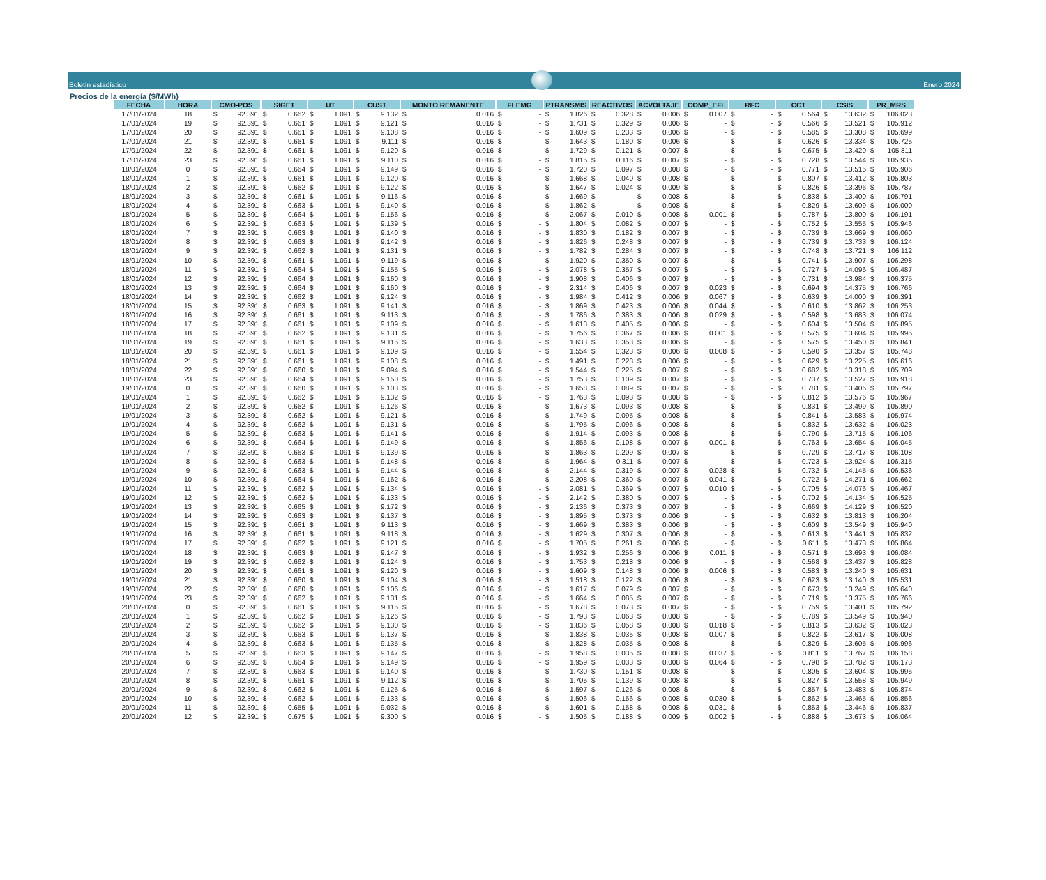Boletín estadístico
Enero 2024
Precios de la energía ($/MWh)
| FECHA | HORA | CMO-POS | SIGET | UT | CUST | MONTO REMANENTE | FLEMG | PTRANSMIS | REACTIVOS | ACVOLTAJE | COMP_EFI | RFC | CCT | CSIS | PR_MRS |
| --- | --- | --- | --- | --- | --- | --- | --- | --- | --- | --- | --- | --- | --- | --- | --- |
| 17/01/2024 | 18 | $ 92.391 | $ 0.662 | $ 1.091 | $ 9.132 | $ 0.016 | $ - | $ 1.826 | $ 0.328 | $ 0.006 | $ 0.007 | $ - | $ 0.564 | $ 13.632 | $ 106.023 |
| 17/01/2024 | 19 | $ 92.391 | $ 0.661 | $ 1.091 | $ 9.121 | $ 0.016 | $ - | $ 1.731 | $ 0.329 | $ 0.006 | $ - | $ - | $ 0.566 | $ 13.521 | $ 105.912 |
| 17/01/2024 | 20 | $ 92.391 | $ 0.661 | $ 1.091 | $ 9.108 | $ 0.016 | $ - | $ 1.609 | $ 0.233 | $ 0.006 | $ - | $ - | $ 0.585 | $ 13.308 | $ 105.699 |
| 17/01/2024 | 21 | $ 92.391 | $ 0.661 | $ 1.091 | $ 9.111 | $ 0.016 | $ - | $ 1.643 | $ 0.180 | $ 0.006 | $ - | $ - | $ 0.626 | $ 13.334 | $ 105.725 |
| 17/01/2024 | 22 | $ 92.391 | $ 0.661 | $ 1.091 | $ 9.120 | $ 0.016 | $ - | $ 1.729 | $ 0.121 | $ 0.007 | $ - | $ - | $ 0.675 | $ 13.420 | $ 105.811 |
| 17/01/2024 | 23 | $ 92.391 | $ 0.661 | $ 1.091 | $ 9.110 | $ 0.016 | $ - | $ 1.815 | $ 0.116 | $ 0.007 | $ - | $ - | $ 0.728 | $ 13.544 | $ 105.935 |
| 18/01/2024 | 0 | $ 92.391 | $ 0.664 | $ 1.091 | $ 9.149 | $ 0.016 | $ - | $ 1.720 | $ 0.097 | $ 0.008 | $ - | $ - | $ 0.771 | $ 13.515 | $ 105.906 |
| 18/01/2024 | 1 | $ 92.391 | $ 0.661 | $ 1.091 | $ 9.120 | $ 0.016 | $ - | $ 1.668 | $ 0.040 | $ 0.008 | $ - | $ - | $ 0.807 | $ 13.412 | $ 105.803 |
| 18/01/2024 | 2 | $ 92.391 | $ 0.662 | $ 1.091 | $ 9.122 | $ 0.016 | $ - | $ 1.647 | $ 0.024 | $ 0.009 | $ - | $ - | $ 0.826 | $ 13.396 | $ 105.787 |
| 18/01/2024 | 3 | $ 92.391 | $ 0.661 | $ 1.091 | $ 9.116 | $ 0.016 | $ - | $ 1.669 | $ - | $ 0.008 | $ - | $ - | $ 0.838 | $ 13.400 | $ 105.791 |
| 18/01/2024 | 4 | $ 92.391 | $ 0.663 | $ 1.091 | $ 9.140 | $ 0.016 | $ - | $ 1.862 | $ - | $ 0.008 | $ - | $ - | $ 0.829 | $ 13.609 | $ 106.000 |
| 18/01/2024 | 5 | $ 92.391 | $ 0.664 | $ 1.091 | $ 9.156 | $ 0.016 | $ - | $ 2.067 | $ 0.010 | $ 0.008 | $ 0.001 | $ - | $ 0.787 | $ 13.800 | $ 106.191 |
| 18/01/2024 | 6 | $ 92.391 | $ 0.663 | $ 1.091 | $ 9.139 | $ 0.016 | $ - | $ 1.804 | $ 0.082 | $ 0.007 | $ - | $ - | $ 0.752 | $ 13.555 | $ 105.946 |
| 18/01/2024 | 7 | $ 92.391 | $ 0.663 | $ 1.091 | $ 9.140 | $ 0.016 | $ - | $ 1.830 | $ 0.182 | $ 0.007 | $ - | $ - | $ 0.739 | $ 13.669 | $ 106.060 |
| 18/01/2024 | 8 | $ 92.391 | $ 0.663 | $ 1.091 | $ 9.142 | $ 0.016 | $ - | $ 1.826 | $ 0.248 | $ 0.007 | $ - | $ - | $ 0.739 | $ 13.733 | $ 106.124 |
| 18/01/2024 | 9 | $ 92.391 | $ 0.662 | $ 1.091 | $ 9.131 | $ 0.016 | $ - | $ 1.782 | $ 0.284 | $ 0.007 | $ - | $ - | $ 0.748 | $ 13.721 | $ 106.112 |
| 18/01/2024 | 10 | $ 92.391 | $ 0.661 | $ 1.091 | $ 9.119 | $ 0.016 | $ - | $ 1.920 | $ 0.350 | $ 0.007 | $ - | $ - | $ 0.741 | $ 13.907 | $ 106.298 |
| 18/01/2024 | 11 | $ 92.391 | $ 0.664 | $ 1.091 | $ 9.155 | $ 0.016 | $ - | $ 2.078 | $ 0.357 | $ 0.007 | $ - | $ - | $ 0.727 | $ 14.096 | $ 106.487 |
| 18/01/2024 | 12 | $ 92.391 | $ 0.664 | $ 1.091 | $ 9.160 | $ 0.016 | $ - | $ 1.908 | $ 0.406 | $ 0.007 | $ - | $ - | $ 0.731 | $ 13.984 | $ 106.375 |
| 18/01/2024 | 13 | $ 92.391 | $ 0.664 | $ 1.091 | $ 9.160 | $ 0.016 | $ - | $ 2.314 | $ 0.406 | $ 0.007 | $ 0.023 | $ - | $ 0.694 | $ 14.375 | $ 106.766 |
| 18/01/2024 | 14 | $ 92.391 | $ 0.662 | $ 1.091 | $ 9.124 | $ 0.016 | $ - | $ 1.984 | $ 0.412 | $ 0.006 | $ 0.067 | $ - | $ 0.639 | $ 14.000 | $ 106.391 |
| 18/01/2024 | 15 | $ 92.391 | $ 0.663 | $ 1.091 | $ 9.141 | $ 0.016 | $ - | $ 1.869 | $ 0.423 | $ 0.006 | $ 0.044 | $ - | $ 0.610 | $ 13.862 | $ 106.253 |
| 18/01/2024 | 16 | $ 92.391 | $ 0.661 | $ 1.091 | $ 9.113 | $ 0.016 | $ - | $ 1.786 | $ 0.383 | $ 0.006 | $ 0.029 | $ - | $ 0.598 | $ 13.683 | $ 106.074 |
| 18/01/2024 | 17 | $ 92.391 | $ 0.661 | $ 1.091 | $ 9.109 | $ 0.016 | $ - | $ 1.613 | $ 0.405 | $ 0.006 | $ - | $ - | $ 0.604 | $ 13.504 | $ 105.895 |
| 18/01/2024 | 18 | $ 92.391 | $ 0.662 | $ 1.091 | $ 9.131 | $ 0.016 | $ - | $ 1.756 | $ 0.367 | $ 0.006 | $ 0.001 | $ - | $ 0.575 | $ 13.604 | $ 105.995 |
| 18/01/2024 | 19 | $ 92.391 | $ 0.661 | $ 1.091 | $ 9.115 | $ 0.016 | $ - | $ 1.633 | $ 0.353 | $ 0.006 | $ - | $ - | $ 0.575 | $ 13.450 | $ 105.841 |
| 18/01/2024 | 20 | $ 92.391 | $ 0.661 | $ 1.091 | $ 9.109 | $ 0.016 | $ - | $ 1.554 | $ 0.323 | $ 0.006 | $ 0.008 | $ - | $ 0.590 | $ 13.357 | $ 105.748 |
| 18/01/2024 | 21 | $ 92.391 | $ 0.661 | $ 1.091 | $ 9.108 | $ 0.016 | $ - | $ 1.491 | $ 0.223 | $ 0.006 | $ - | $ - | $ 0.629 | $ 13.225 | $ 105.616 |
| 18/01/2024 | 22 | $ 92.391 | $ 0.660 | $ 1.091 | $ 9.094 | $ 0.016 | $ - | $ 1.544 | $ 0.225 | $ 0.007 | $ - | $ - | $ 0.682 | $ 13.318 | $ 105.709 |
| 18/01/2024 | 23 | $ 92.391 | $ 0.664 | $ 1.091 | $ 9.150 | $ 0.016 | $ - | $ 1.753 | $ 0.109 | $ 0.007 | $ - | $ - | $ 0.737 | $ 13.527 | $ 105.918 |
| 19/01/2024 | 0 | $ 92.391 | $ 0.660 | $ 1.091 | $ 9.103 | $ 0.016 | $ - | $ 1.658 | $ 0.089 | $ 0.007 | $ - | $ - | $ 0.781 | $ 13.406 | $ 105.797 |
| 19/01/2024 | 1 | $ 92.391 | $ 0.662 | $ 1.091 | $ 9.132 | $ 0.016 | $ - | $ 1.763 | $ 0.093 | $ 0.008 | $ - | $ - | $ 0.812 | $ 13.576 | $ 105.967 |
| 19/01/2024 | 2 | $ 92.391 | $ 0.662 | $ 1.091 | $ 9.126 | $ 0.016 | $ - | $ 1.673 | $ 0.093 | $ 0.008 | $ - | $ - | $ 0.831 | $ 13.499 | $ 105.890 |
| 19/01/2024 | 3 | $ 92.391 | $ 0.662 | $ 1.091 | $ 9.121 | $ 0.016 | $ - | $ 1.749 | $ 0.095 | $ 0.008 | $ - | $ - | $ 0.841 | $ 13.583 | $ 105.974 |
| 19/01/2024 | 4 | $ 92.391 | $ 0.662 | $ 1.091 | $ 9.131 | $ 0.016 | $ - | $ 1.795 | $ 0.096 | $ 0.008 | $ - | $ - | $ 0.832 | $ 13.632 | $ 106.023 |
| 19/01/2024 | 5 | $ 92.391 | $ 0.663 | $ 1.091 | $ 9.141 | $ 0.016 | $ - | $ 1.914 | $ 0.093 | $ 0.008 | $ - | $ - | $ 0.790 | $ 13.715 | $ 106.106 |
| 19/01/2024 | 6 | $ 92.391 | $ 0.664 | $ 1.091 | $ 9.149 | $ 0.016 | $ - | $ 1.856 | $ 0.108 | $ 0.007 | $ 0.001 | $ - | $ 0.763 | $ 13.654 | $ 106.045 |
| 19/01/2024 | 7 | $ 92.391 | $ 0.663 | $ 1.091 | $ 9.139 | $ 0.016 | $ - | $ 1.863 | $ 0.209 | $ 0.007 | $ - | $ - | $ 0.729 | $ 13.717 | $ 106.108 |
| 19/01/2024 | 8 | $ 92.391 | $ 0.663 | $ 1.091 | $ 9.148 | $ 0.016 | $ - | $ 1.964 | $ 0.311 | $ 0.007 | $ - | $ - | $ 0.723 | $ 13.924 | $ 106.315 |
| 19/01/2024 | 9 | $ 92.391 | $ 0.663 | $ 1.091 | $ 9.144 | $ 0.016 | $ - | $ 2.144 | $ 0.319 | $ 0.007 | $ 0.028 | $ - | $ 0.732 | $ 14.145 | $ 106.536 |
| 19/01/2024 | 10 | $ 92.391 | $ 0.664 | $ 1.091 | $ 9.162 | $ 0.016 | $ - | $ 2.208 | $ 0.360 | $ 0.007 | $ 0.041 | $ - | $ 0.722 | $ 14.271 | $ 106.662 |
| 19/01/2024 | 11 | $ 92.391 | $ 0.662 | $ 1.091 | $ 9.134 | $ 0.016 | $ - | $ 2.081 | $ 0.369 | $ 0.007 | $ 0.010 | $ - | $ 0.705 | $ 14.076 | $ 106.467 |
| 19/01/2024 | 12 | $ 92.391 | $ 0.662 | $ 1.091 | $ 9.133 | $ 0.016 | $ - | $ 2.142 | $ 0.380 | $ 0.007 | $ - | $ - | $ 0.702 | $ 14.134 | $ 106.525 |
| 19/01/2024 | 13 | $ 92.391 | $ 0.665 | $ 1.091 | $ 9.172 | $ 0.016 | $ - | $ 2.136 | $ 0.373 | $ 0.007 | $ - | $ - | $ 0.669 | $ 14.129 | $ 106.520 |
| 19/01/2024 | 14 | $ 92.391 | $ 0.663 | $ 1.091 | $ 9.137 | $ 0.016 | $ - | $ 1.895 | $ 0.373 | $ 0.006 | $ - | $ - | $ 0.632 | $ 13.813 | $ 106.204 |
| 19/01/2024 | 15 | $ 92.391 | $ 0.661 | $ 1.091 | $ 9.113 | $ 0.016 | $ - | $ 1.669 | $ 0.383 | $ 0.006 | $ - | $ - | $ 0.609 | $ 13.549 | $ 105.940 |
| 19/01/2024 | 16 | $ 92.391 | $ 0.661 | $ 1.091 | $ 9.118 | $ 0.016 | $ - | $ 1.629 | $ 0.307 | $ 0.006 | $ - | $ - | $ 0.613 | $ 13.441 | $ 105.832 |
| 19/01/2024 | 17 | $ 92.391 | $ 0.662 | $ 1.091 | $ 9.121 | $ 0.016 | $ - | $ 1.705 | $ 0.261 | $ 0.006 | $ - | $ - | $ 0.611 | $ 13.473 | $ 105.864 |
| 19/01/2024 | 18 | $ 92.391 | $ 0.663 | $ 1.091 | $ 9.147 | $ 0.016 | $ - | $ 1.932 | $ 0.256 | $ 0.006 | $ 0.011 | $ - | $ 0.571 | $ 13.693 | $ 106.084 |
| 19/01/2024 | 19 | $ 92.391 | $ 0.662 | $ 1.091 | $ 9.124 | $ 0.016 | $ - | $ 1.753 | $ 0.218 | $ 0.006 | $ - | $ - | $ 0.568 | $ 13.437 | $ 105.828 |
| 19/01/2024 | 20 | $ 92.391 | $ 0.661 | $ 1.091 | $ 9.120 | $ 0.016 | $ - | $ 1.609 | $ 0.148 | $ 0.006 | $ 0.006 | $ - | $ 0.583 | $ 13.240 | $ 105.631 |
| 19/01/2024 | 21 | $ 92.391 | $ 0.660 | $ 1.091 | $ 9.104 | $ 0.016 | $ - | $ 1.518 | $ 0.122 | $ 0.006 | $ - | $ - | $ 0.623 | $ 13.140 | $ 105.531 |
| 19/01/2024 | 22 | $ 92.391 | $ 0.660 | $ 1.091 | $ 9.106 | $ 0.016 | $ - | $ 1.617 | $ 0.079 | $ 0.007 | $ - | $ - | $ 0.673 | $ 13.249 | $ 105.640 |
| 19/01/2024 | 23 | $ 92.391 | $ 0.662 | $ 1.091 | $ 9.131 | $ 0.016 | $ - | $ 1.664 | $ 0.085 | $ 0.007 | $ - | $ - | $ 0.719 | $ 13.375 | $ 105.766 |
| 20/01/2024 | 0 | $ 92.391 | $ 0.661 | $ 1.091 | $ 9.115 | $ 0.016 | $ - | $ 1.678 | $ 0.073 | $ 0.007 | $ - | $ - | $ 0.759 | $ 13.401 | $ 105.792 |
| 20/01/2024 | 1 | $ 92.391 | $ 0.662 | $ 1.091 | $ 9.126 | $ 0.016 | $ - | $ 1.793 | $ 0.063 | $ 0.008 | $ - | $ - | $ 0.789 | $ 13.549 | $ 105.940 |
| 20/01/2024 | 2 | $ 92.391 | $ 0.662 | $ 1.091 | $ 9.130 | $ 0.016 | $ - | $ 1.836 | $ 0.058 | $ 0.008 | $ 0.018 | $ - | $ 0.813 | $ 13.632 | $ 106.023 |
| 20/01/2024 | 3 | $ 92.391 | $ 0.663 | $ 1.091 | $ 9.137 | $ 0.016 | $ - | $ 1.838 | $ 0.035 | $ 0.008 | $ 0.007 | $ - | $ 0.822 | $ 13.617 | $ 106.008 |
| 20/01/2024 | 4 | $ 92.391 | $ 0.663 | $ 1.091 | $ 9.135 | $ 0.016 | $ - | $ 1.828 | $ 0.035 | $ 0.008 | $ - | $ - | $ 0.829 | $ 13.605 | $ 105.996 |
| 20/01/2024 | 5 | $ 92.391 | $ 0.663 | $ 1.091 | $ 9.147 | $ 0.016 | $ - | $ 1.958 | $ 0.035 | $ 0.008 | $ 0.037 | $ - | $ 0.811 | $ 13.767 | $ 106.158 |
| 20/01/2024 | 6 | $ 92.391 | $ 0.664 | $ 1.091 | $ 9.149 | $ 0.016 | $ - | $ 1.959 | $ 0.033 | $ 0.008 | $ 0.064 | $ - | $ 0.798 | $ 13.782 | $ 106.173 |
| 20/01/2024 | 7 | $ 92.391 | $ 0.663 | $ 1.091 | $ 9.140 | $ 0.016 | $ - | $ 1.730 | $ 0.151 | $ 0.008 | $ - | $ - | $ 0.805 | $ 13.604 | $ 105.995 |
| 20/01/2024 | 8 | $ 92.391 | $ 0.661 | $ 1.091 | $ 9.112 | $ 0.016 | $ - | $ 1.705 | $ 0.139 | $ 0.008 | $ - | $ - | $ 0.827 | $ 13.558 | $ 105.949 |
| 20/01/2024 | 9 | $ 92.391 | $ 0.662 | $ 1.091 | $ 9.125 | $ 0.016 | $ - | $ 1.597 | $ 0.126 | $ 0.008 | $ - | $ - | $ 0.857 | $ 13.483 | $ 105.874 |
| 20/01/2024 | 10 | $ 92.391 | $ 0.662 | $ 1.091 | $ 9.133 | $ 0.016 | $ - | $ 1.506 | $ 0.156 | $ 0.008 | $ 0.030 | $ - | $ 0.862 | $ 13.465 | $ 105.856 |
| 20/01/2024 | 11 | $ 92.391 | $ 0.655 | $ 1.091 | $ 9.032 | $ 0.016 | $ - | $ 1.601 | $ 0.158 | $ 0.008 | $ 0.031 | $ - | $ 0.853 | $ 13.446 | $ 105.837 |
| 20/01/2024 | 12 | $ 92.391 | $ 0.675 | $ 1.091 | $ 9.300 | $ 0.016 | $ - | $ 1.505 | $ 0.188 | $ 0.009 | $ 0.002 | $ - | $ 0.888 | $ 13.673 | $ 106.064 |